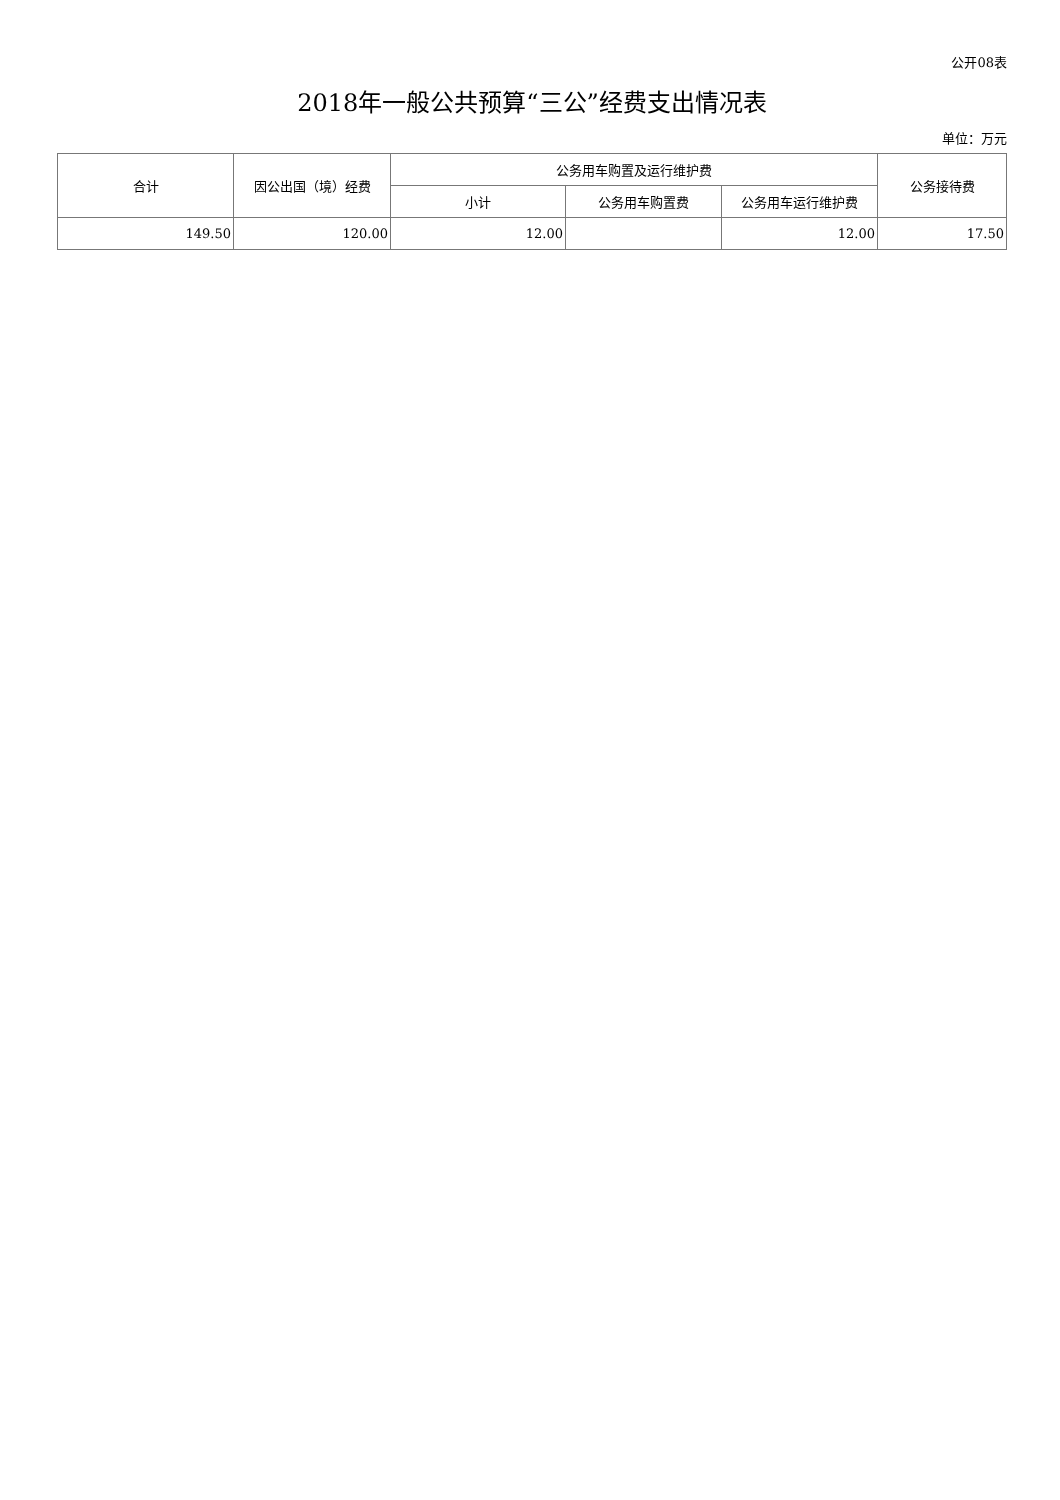公开08表
2018年一般公共预算“三公”经费支出情况表
单位：万元
| 合计 | 因公出国（境）经费 | 公务用车购置及运行维护费 | | | 公务接待费 |
| --- | --- | --- | --- | --- | --- |
| | | 小计 | 公务用车购置费 | 公务用车运行维护费 | |
| 149.50 | 120.00 | 12.00 | | 12.00 | 17.50 |